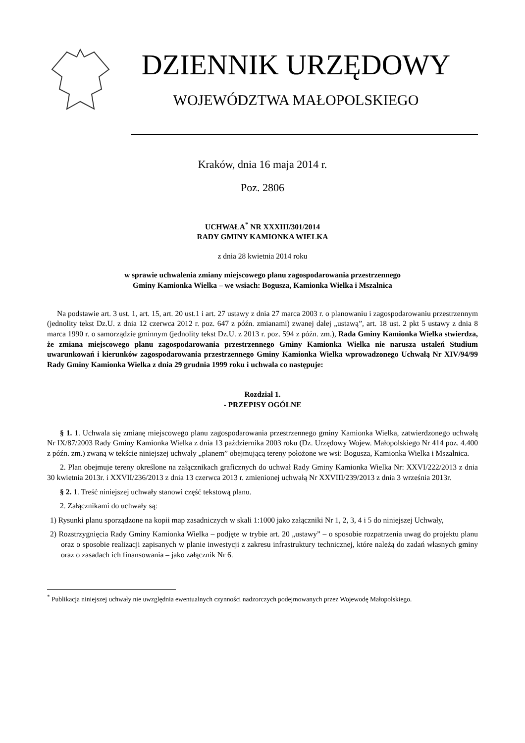DZIENNIK URZĘDOWY
WOJEWÓDZTWA MAŁOPOLSKIEGO
Kraków, dnia 16 maja 2014 r.
Poz. 2806
UCHWAŁA<sup>*</sup> NR XXXIII/301/2014
RADY GMINY KAMIONKA WIELKA
z dnia 28 kwietnia 2014 roku
w sprawie uchwalenia zmiany miejscowego planu zagospodarowania przestrzennego
Gminy Kamionka Wielka – we wsiach: Bogusza, Kamionka Wielka i Mszalnica
Na podstawie art. 3 ust. 1, art. 15, art. 20 ust.1 i art. 27 ustawy z dnia 27 marca 2003 r. o planowaniu i zagospodarowaniu przestrzennym (jednolity tekst Dz.U. z dnia 12 czerwca 2012 r. poz. 647 z późn. zmianami) zwanej dalej „ustawą”, art. 18 ust. 2 pkt 5 ustawy z dnia 8 marca 1990 r. o samorządzie gminnym (jednolity tekst Dz.U. z 2013 r. poz. 594 z późn. zm.), Rada Gminy Kamionka Wielka stwierdza, że zmiana miejscowego planu zagospodarowania przestrzennego Gminy Kamionka Wielka nie narusza ustaleń Studium uwarunkowań i kierunków zagospodarowania przestrzennego Gminy Kamionka Wielka wprowadzonego Uchwałą Nr XIV/94/99 Rady Gminy Kamionka Wielka z dnia 29 grudnia 1999 roku i uchwala co następuje:
Rozdział 1.
- PRZEPISY OGÓLNE
§ 1. 1. Uchwala się zmianę miejscowego planu zagospodarowania przestrzennego gminy Kamionka Wielka, zatwierdzonego uchwałą Nr IX/87/2003 Rady Gminy Kamionka Wielka z dnia 13 października 2003 roku (Dz. Urzędowy Wojew. Małopolskiego Nr 414 poz. 4.400 z późn. zm.) zwaną w tekście niniejszej uchwały „planem” obejmującą tereny położone we wsi: Bogusza, Kamionka Wielka i Mszalnica.
2. Plan obejmuje tereny określone na załącznikach graficznych do uchwał Rady Gminy Kamionka Wielka Nr: XXVI/222/2013 z dnia 30 kwietnia 2013r. i XXVII/236/2013 z dnia 13 czerwca 2013 r. zmienionej uchwałą Nr XXVIII/239/2013 z dnia 3 września 2013r.
§ 2. 1. Treść niniejszej uchwały stanowi część tekstową planu.
2. Załącznikami do uchwały są:
1) Rysunki planu sporządzone na kopii map zasadniczych w skali 1:1000 jako załączniki Nr 1, 2, 3, 4 i 5 do niniejszej Uchwały,
2) Rozstrzygnięcia Rady Gminy Kamionka Wielka – podjęte w trybie art. 20 „ustawy” – o sposobie rozpatrzenia uwag do projektu planu oraz o sposobie realizacji zapisanych w planie inwestycji z zakresu infrastruktury technicznej, które należą do zadań własnych gminy oraz o zasadach ich finansowania – jako załącznik Nr 6.
<sup>*</sup> Publikacja niniejszej uchwały nie uwzględnia ewentualnych czynności nadzorczych podejmowanych przez Wojewodę Małopolskiego.